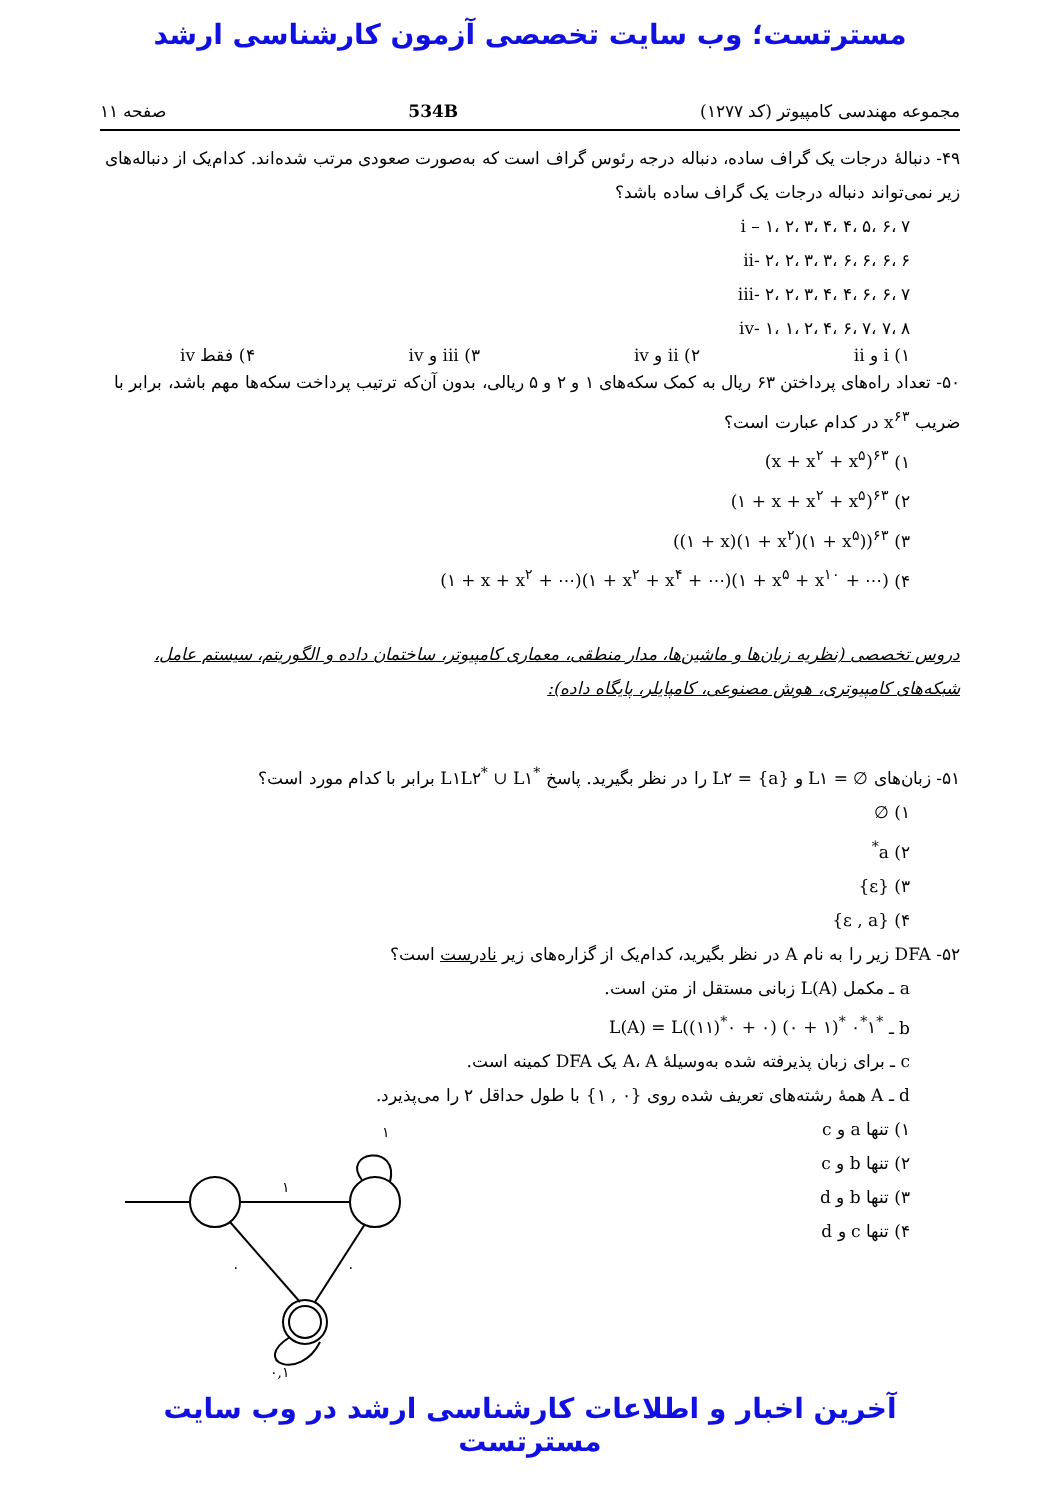مسترتست؛ وب سایت تخصصی آزمون کارشناسی ارشد
مجموعه مهندسی کامپیوتر (کد ۱۲۷۷) 534B صفحه ۱۱
۴۹- دنبالهٔ درجات یک گراف ساده، دنباله درجه رئوس گراف است که به‌صورت صعودی مرتب شده‌اند. کدام‌یک از دنباله‌های زیر نمی‌تواند دنباله درجات یک گراف ساده باشد؟
i – ۱، ۲، ۳، ۴، ۴، ۵، ۶، ۷
ii- ۲، ۲، ۳، ۳، ۶، ۶، ۶، ۶
iii- ۲، ۲، ۳، ۴، ۴، ۶، ۶، ۷
iv- ۱، ۱، ۲، ۴، ۶، ۷، ۷، ۸
۱) i و ii ۲) ii و iv ۳) iii و iv ۴) فقط iv
۵۰- تعداد راه‌های پرداختن ۶۳ ریال به کمک سکه‌های ۱ و ۲ و ۵ ریالی، بدون آن‌که ترتیب پرداخت سکه‌ها مهم باشد، برابر با ضریب x<sup>۶۳</sup> در کدام عبارت است؟
۱) (x + x<sup>۲</sup> + x<sup>۵</sup>)<sup>۶۳</sup>
۲) (۱ + x + x<sup>۲</sup> + x<sup>۵</sup>)<sup>۶۳</sup>
۳) ((۱ + x)(۱ + x<sup>۲</sup>)(۱ + x<sup>۵</sup>))<sup>۶۳</sup>
۴) (۱ + x + x<sup>۲</sup> + ⋯)(۱ + x<sup>۲</sup> + x<sup>۴</sup> + ⋯)(۱ + x<sup>۵</sup> + x<sup>۱۰</sup> + ⋯)
دروس تخصصی (نظریه زبان‌ها و ماشین‌ها، مدار منطقی، معماری کامپیوتر، ساختمان داده و الگوریتم، سیستم عامل، شبکه‌های کامپیوتری، هوش مصنوعی، کامپایلر، پایگاه داده):
۵۱- زبان‌های L۱ = ∅ و L۲ = {a} را در نظر بگیرید. پاسخ L۱L۲<sup>*</sup> ∪ L۱<sup>*</sup> برابر با کدام مورد است؟
۱) ∅
۲) a<sup>*</sup>
۳) {ε}
۴) {ε , a}
۵۲- DFA زیر را به نام A در نظر بگیرید، کدام‌یک از گزاره‌های زیر نادرست است؟
a ـ مکمل L(A) زبانی مستقل از متن است.
b ـ L(A) = L((۱۱)<sup>*</sup>۰ + ۰) (۰ + ۱)<sup>*</sup> ۰<sup>*</sup>۱<sup>*</sup>
c ـ برای زبان پذیرفته شده به‌وسیلهٔ A، A یک DFA کمینه است.
d ـ A همهٔ رشته‌های تعریف شده روی {۰ , ۱} با طول حداقل ۲ را می‌پذیرد.
۱) تنها a و c
۲) تنها b و c
۳) تنها b و d
۴) تنها c و d
۱
۱
۰
۰
۰,۱
آخرین اخبار و اطلاعات کارشناسی ارشد در وب سایت مسترتست